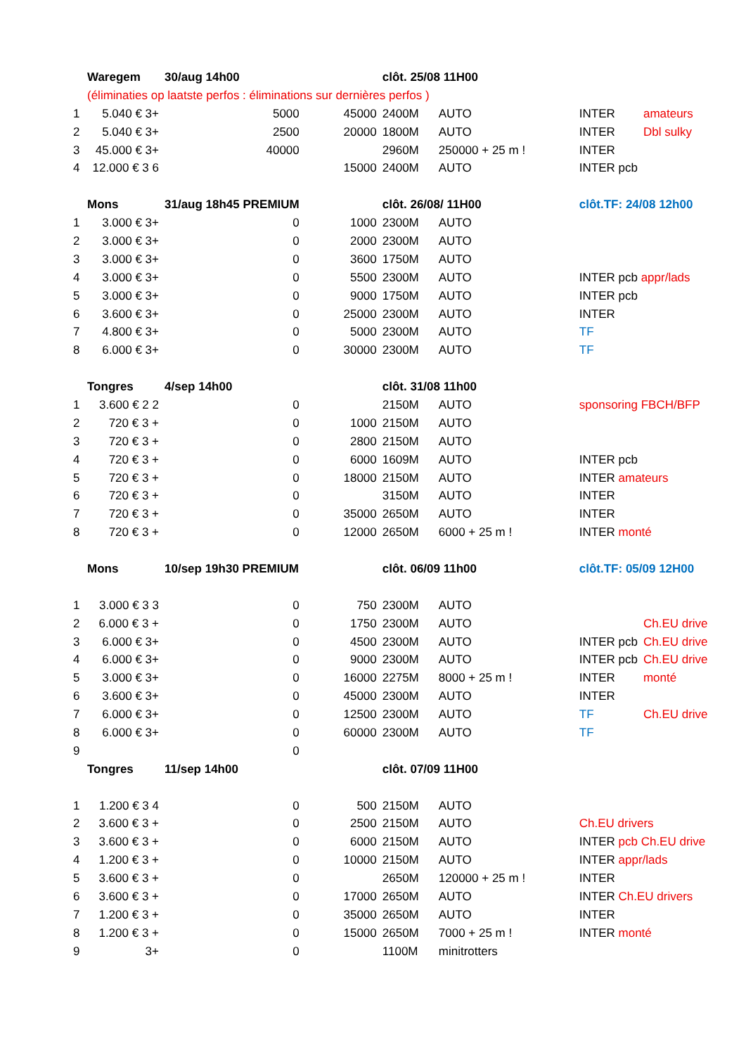| | Waregem | 30/aug 14h00 | | clôt. 25/08 11H00 | | | |
| | (éliminaties op laatste perfos : éliminations sur dernières perfos ) | | | | | | |
| 1 | 5.040 € 3+ | 5000 | 45000 | 2400M | AUTO | INTER | amateurs |
| 2 | 5.040 € 3+ | 2500 | 20000 | 1800M | AUTO | INTER | Dbl sulky |
| 3 | 45.000 € 3+ | 40000 | | 2960M | 250000 + 25 m ! | INTER | |
| 4 | 12.000 € 3 6 | | 15000 | 2400M | AUTO | INTER pcb | |
| | Mons | 31/aug 18h45 PREMIUM | | clôt. 26/08/ 11H00 | | clôt.TF: 24/08 12h00 | |
| 1 | 3.000 € 3+ | 0 | 1000 | 2300M | AUTO | | |
| 2 | 3.000 € 3+ | 0 | 2000 | 2300M | AUTO | | |
| 3 | 3.000 € 3+ | 0 | 3600 | 1750M | AUTO | | |
| 4 | 3.000 € 3+ | 0 | 5500 | 2300M | AUTO | INTER pcb appr/lads | |
| 5 | 3.000 € 3+ | 0 | 9000 | 1750M | AUTO | INTER pcb | |
| 6 | 3.600 € 3+ | 0 | 25000 | 2300M | AUTO | INTER | |
| 7 | 4.800 € 3+ | 0 | 5000 | 2300M | AUTO | TF | |
| 8 | 6.000 € 3+ | 0 | 30000 | 2300M | AUTO | TF | |
| | Tongres | 4/sep 14h00 | | clôt. 31/08 11h00 | | | |
| 1 | 3.600 € 2 2 | 0 | | 2150M | AUTO | sponsoring FBCH/BFP | |
| 2 | 720 € 3 + | 0 | 1000 | 2150M | AUTO | | |
| 3 | 720 € 3 + | 0 | 2800 | 2150M | AUTO | | |
| 4 | 720 € 3 + | 0 | 6000 | 1609M | AUTO | INTER pcb | |
| 5 | 720 € 3 + | 0 | 18000 | 2150M | AUTO | INTER amateurs | |
| 6 | 720 € 3 + | 0 | | 3150M | AUTO | INTER | |
| 7 | 720 € 3 + | 0 | 35000 | 2650M | AUTO | INTER | |
| 8 | 720 € 3 + | 0 | 12000 | 2650M | 6000 + 25 m ! | INTER monté | |
| | Mons | 10/sep 19h30 PREMIUM | | clôt. 06/09 11h00 | | clôt.TF: 05/09 12H00 | |
| 1 | 3.000 € 3 3 | 0 | 750 | 2300M | AUTO | | |
| 2 | 6.000 € 3 + | 0 | 1750 | 2300M | AUTO | | Ch.EU drive |
| 3 | 6.000 € 3+ | 0 | 4500 | 2300M | AUTO | INTER pcb | Ch.EU drive |
| 4 | 6.000 € 3+ | 0 | 9000 | 2300M | AUTO | INTER pcb | Ch.EU drive |
| 5 | 3.000 € 3+ | 0 | 16000 | 2275M | 8000 + 25 m ! | INTER | monté |
| 6 | 3.600 € 3+ | 0 | 45000 | 2300M | AUTO | INTER | |
| 7 | 6.000 € 3+ | 0 | 12500 | 2300M | AUTO | TF | Ch.EU drive |
| 8 | 6.000 € 3+ | 0 | 60000 | 2300M | AUTO | TF | |
| 9 | | 0 | | | | | |
| | Tongres | 11/sep 14h00 | | clôt. 07/09 11H00 | | | |
| 1 | 1.200 € 3 4 | 0 | 500 | 2150M | AUTO | | |
| 2 | 3.600 € 3 + | 0 | 2500 | 2150M | AUTO | Ch.EU drivers | |
| 3 | 3.600 € 3 + | 0 | 6000 | 2150M | AUTO | INTER pcb Ch.EU drive | |
| 4 | 1.200 € 3 + | 0 | 10000 | 2150M | AUTO | INTER appr/lads | |
| 5 | 3.600 € 3 + | 0 | | 2650M | 120000 + 25 m ! | INTER | |
| 6 | 3.600 € 3 + | 0 | 17000 | 2650M | AUTO | INTER Ch.EU drivers | |
| 7 | 1.200 € 3 + | 0 | 35000 | 2650M | AUTO | INTER | |
| 8 | 1.200 € 3 + | 0 | 15000 | 2650M | 7000 + 25 m ! | INTER monté | |
| 9 | 3+ | 0 | | 1100M | minitrotters | | |